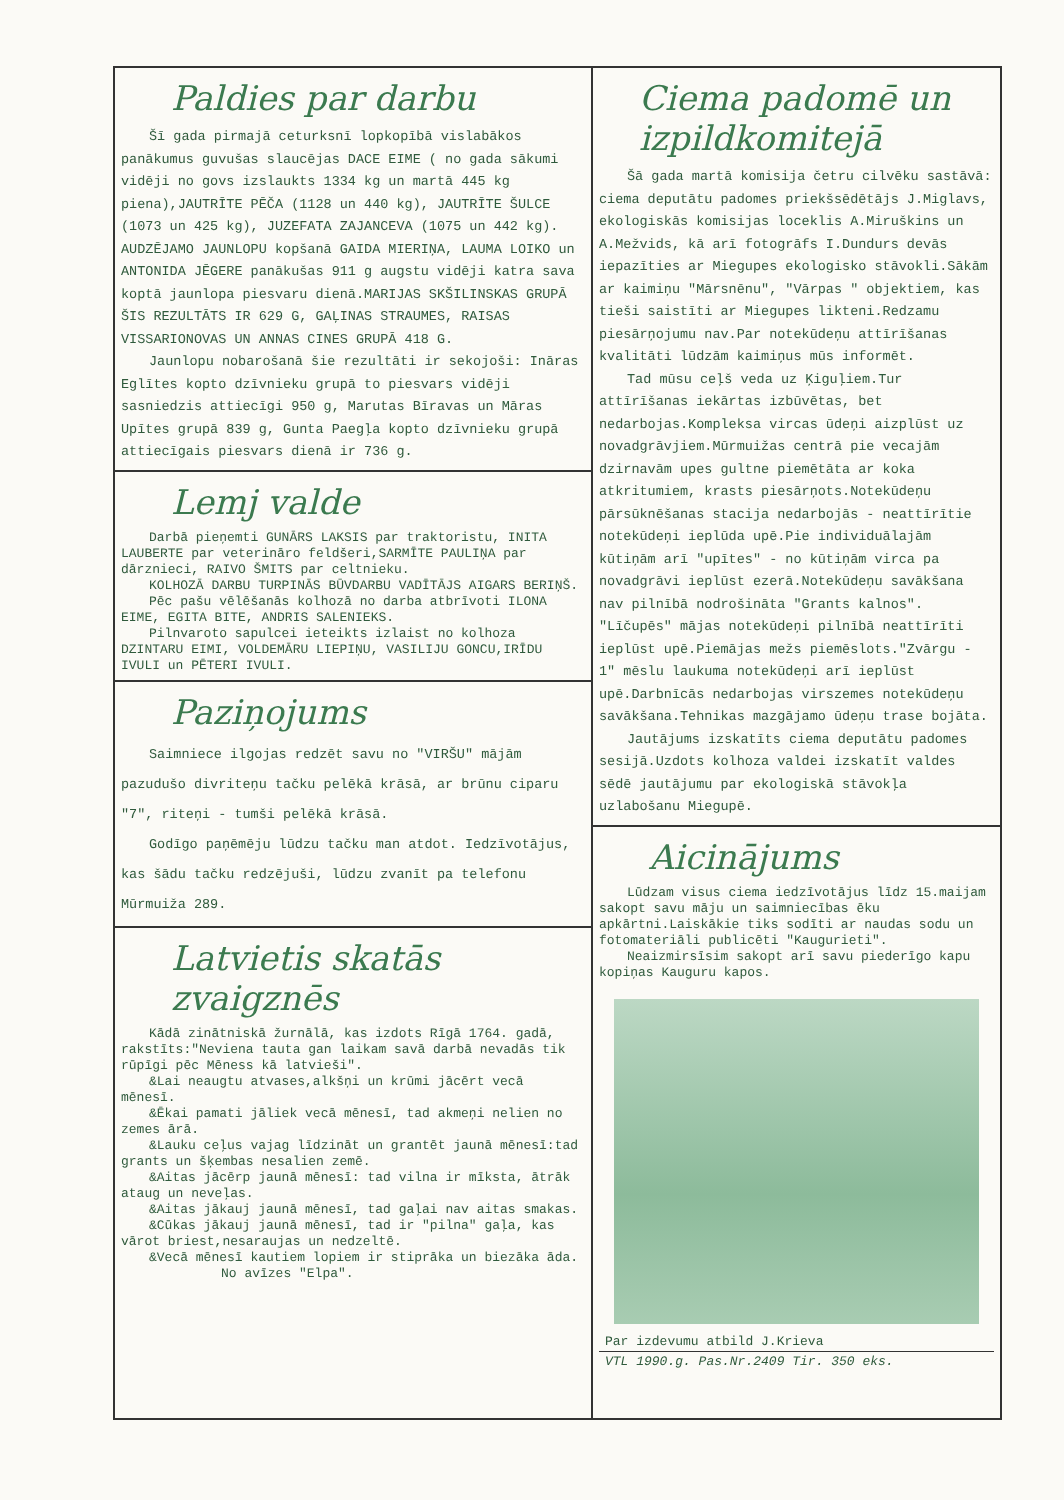Paldies par darbu
Šī gada pirmajā ceturksnī lopkopībā vislabākos panākumus guvušas slaucējas DACE EIME ( no gada sākumi vidēji no govs izslaukts 1334 kg un martā 445 kg piena),JAUTRĪTE PĒČA (1128 un 440 kg), JAUTRĪTE ŠULCE (1073 un 425 kg), JUZEFATA ZAJANCEVA (1075 un 442 kg). AUDZĒJAMO JAUNLOPU kopšanā GAIDA MIERIŅA, LAUMA LOIKO un ANTONIDA JĒGERE panākušas 911 g augstu vidēji katra sava koptā jaunlopa piesvaru dienā.MARIJAS SKŠILINSKAS GRUPĀ ŠIS REZULTĀTS IR 629 G, GAĻINAS STRAUMES, RAISAS VISSARIONOVAS UN ANNAS CINES GRUPĀ 418 G.
Jaunlopu nobarošanā šie rezultāti ir sekojoši: Ināras Eglītes kopto dzīvnieku grupā to piesvars vidēji sasniedzis attiecīgi 950 g, Marutas Bīravas un Māras Upītes grupā 839 g, Gunta Paegļa kopto dzīvnieku grupā attiecīgais piesvars dienā ir 736 g.
Lemj valde
Darbā pieņemti GUNĀRS LAKSIS par traktoristu, INITA LAUBERTE par veterināro feldšeri,SARMĪTE PAULIŅA par dārznieci, RAIVO ŠMITS par celtnieku.
KOLHOZĀ DARBU TURPINĀS BŪVDARBU VADĪTĀJS AIGARS BERIŅŠ.
Pēc pašu vēlēšanās kolhozā no darba atbrīvoti ILONA EIME, EGITA BITE, ANDRIS SALENIEKS.
Pilnvaroto sapulcei ieteikts izlaist no kolhoza DZINTARU EIMI, VOLDEMĀRU LIEPIŅU, VASILIJU GONCU,IRĪDU IVULI un PĒTERI IVULI.
Paziņojums
Saimniece ilgojas redzēt savu no "VIRŠU" mājām pazudušo divriteņu tačku pelēkā krāsā, ar brūnu ciparu "7", riteņi - tumši pelēkā krāsā.
Godīgo paņēmēju lūdzu tačku man atdot. Iedzīvotājus, kas šādu tačku redzējuši, lūdzu zvanīt pa telefonu Mūrmuiža 289.
Latvietis skatās zvaigznēs
Kādā zinātniskā žurnālā, kas izdots Rīgā 1764. gadā, rakstīts:"Neviena tauta gan laikam savā darbā nevadās tik rūpīgi pēc Mēness kā latvieši".
&Lai neaugtu atvases,alkšņi un krūmi jācērt vecā mēnesī.
&Ēkai pamati jāliek vecā mēnesī, tad akmeņi nelien no zemes ārā.
&Lauku ceļus vajag līdzināt un grantēt jaunā mēnesī:tad grants un šķembas nesalien zemē.
&Aitas jācērp jaunā mēnesī: tad vilna ir mīksta, ātrāk ataug un neveļas.
&Aitas jākauj jaunā mēnesī, tad gaļai nav aitas smakas.
&Cūkas jākauj jaunā mēnesī, tad ir "pilna" gaļa, kas vārot briest,nesaraujas un nedzeltē.
&Vecā mēnesī kautiem lopiem ir stiprāka un biezāka āda.
No avīzes "Elpa".
Ciema padomē un izpildkomitejā
Šā gada martā komisija četru cilvēku sastāvā: ciema deputātu padomes priekšsēdētājs J.Miglavs, ekologiskās komisijas loceklis A.Miruškins un A.Mežvids, kā arī fotogrāfs I.Dundurs devās iepazīties ar Miegupes ekologisko stāvokli.Sākām ar kaimiņu "Mārsnēnu", "Vārpas " objektiem, kas tieši saistīti ar Miegupes likteni.Redzamu piesārņojumu nav.Par notekūdeņu attīrīšanas kvalitāti lūdzām kaimiņus mūs informēt.
Tad mūsu ceļš veda uz Ķiguļiem.Tur attīrīšanas iekārtas izbūvētas, bet nedarbojas.Kompleksa vircas ūdeņi aizplūst uz novadgrāvjiem.Mūrmuižas centrā pie vecajām dzirnavām upes gultne piemētāta ar koka atkritumiem, krasts piesārņots.Notekūdeņu pārsūknēšanas stacija nedarbojās - neattīrītie notekūdeņi ieplūda upē.Pie individuālajām kūtiņām arī "upītes" - no kūtiņām virca pa novadgrāvi ieplūst ezerā.Notekūdeņu savākšana nav pilnībā nodrošināta "Grants kalnos". "Līčupēs" mājas notekūdeņi pilnībā neattīrīti ieplūst upē.Piemājas mežs piemēslots."Zvārgu - 1" mēslu laukuma notekūdeņi arī ieplūst upē.Darbnīcās nedarbojas virszemes notekūdeņu savākšana.Tehnikas mazgājamo ūdeņu trase bojāta.
Jautājums izskatīts ciema deputātu padomes sesijā.Uzdots kolhoza valdei izskatīt valdes sēdē jautājumu par ekologiskā stāvokļa uzlabošanu Miegupē.
Aicinājums
Lūdzam visus ciema iedzīvotājus līdz 15.maijam sakopt savu māju un saimniecības ēku apkārtni.Laiskākie tiks sodīti ar naudas sodu un fotomateriāli publicēti "Kaugurieti".
Neaizmirsīsim sakopt arī savu piederīgo kapu kopiņas Kauguru kapos.
Par izdevumu atbild J.Krieva
VTL 1990.g. Pas.Nr.2409 Tir. 350 eks.